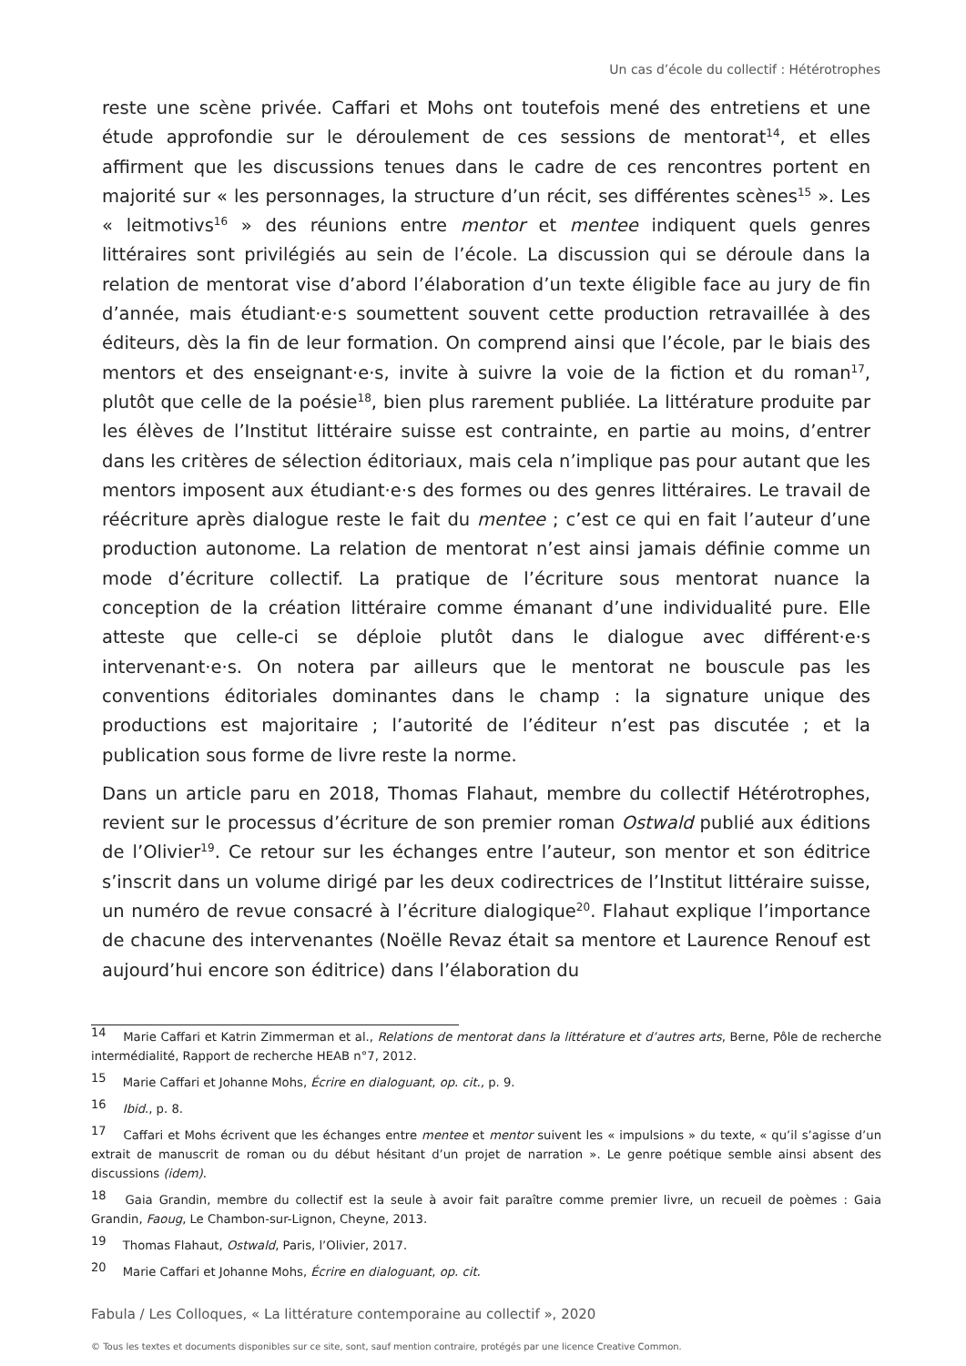Un cas d’école du collectif : Hétérotrophes
reste une scène privée. Caffari et Mohs ont toutefois mené des entretiens et une étude approfondie sur le déroulement de ces sessions de mentorat<sup>14</sup>, et elles affirment que les discussions tenues dans le cadre de ces rencontres portent en majorité sur « les personnages, la structure d’un récit, ses différentes scènes<sup>15</sup> ». Les « leitmotivs<sup>16</sup> » des réunions entre mentor et mentee indiquent quels genres littéraires sont privilégiés au sein de l’école. La discussion qui se déroule dans la relation de mentorat vise d’abord l’élaboration d’un texte éligible face au jury de fin d’année, mais étudiant·e·s soumettent souvent cette production retravaillée à des éditeurs, dès la fin de leur formation. On comprend ainsi que l’école, par le biais des mentors et des enseignant·e·s, invite à suivre la voie de la fiction et du roman<sup>17</sup>, plutôt que celle de la poésie<sup>18</sup>, bien plus rarement publiée. La littérature produite par les élèves de l’Institut littéraire suisse est contrainte, en partie au moins, d’entrer dans les critères de sélection éditoriaux, mais cela n’implique pas pour autant que les mentors imposent aux étudiant·e·s des formes ou des genres littéraires. Le travail de réécriture après dialogue reste le fait du mentee ; c’est ce qui en fait l’auteur d’une production autonome. La relation de mentorat n’est ainsi jamais définie comme un mode d’écriture collectif. La pratique de l’écriture sous mentorat nuance la conception de la création littéraire comme émanant d’une individualité pure. Elle atteste que celle-ci se déploie plutôt dans le dialogue avec différent·e·s intervenant·e·s. On notera par ailleurs que le mentorat ne bouscule pas les conventions éditoriales dominantes dans le champ : la signature unique des productions est majoritaire ; l’autorité de l’éditeur n’est pas discutée ; et la publication sous forme de livre reste la norme.
Dans un article paru en 2018, Thomas Flahaut, membre du collectif Hétérotrophes, revient sur le processus d’écriture de son premier roman Ostwald publié aux éditions de l’Olivier<sup>19</sup>. Ce retour sur les échanges entre l’auteur, son mentor et son éditrice s’inscrit dans un volume dirigé par les deux codirectrices de l’Institut littéraire suisse, un numéro de revue consacré à l’écriture dialogique<sup>20</sup>. Flahaut explique l’importance de chacune des intervenantes (Noëlle Revaz était sa mentore et Laurence Renouf est aujourd’hui encore son éditrice) dans l’élaboration du
14 Marie Caffari et Katrin Zimmerman et al., Relations de mentorat dans la littérature et d’autres arts, Berne, Pôle de recherche intermédialité, Rapport de recherche HEAB n°7, 2012.
15 Marie Caffari et Johanne Mohs, Écrire en dialoguant, op. cit., p. 9.
16 Ibid., p. 8.
17 Caffari et Mohs écrivent que les échanges entre mentee et mentor suivent les « impulsions » du texte, « qu’il s’agisse d’un extrait de manuscrit de roman ou du début hésitant d’un projet de narration ». Le genre poétique semble ainsi absent des discussions (idem).
18 Gaia Grandin, membre du collectif est la seule à avoir fait paraître comme premier livre, un recueil de poèmes : Gaia Grandin, Faoug, Le Chambon-sur-Lignon, Cheyne, 2013.
19 Thomas Flahaut, Ostwald, Paris, l’Olivier, 2017.
20 Marie Caffari et Johanne Mohs, Écrire en dialoguant, op. cit.
Fabula / Les Colloques, « La littérature contemporaine au collectif », 2020
© Tous les textes et documents disponibles sur ce site, sont, sauf mention contraire, protégés par une licence Creative Common.